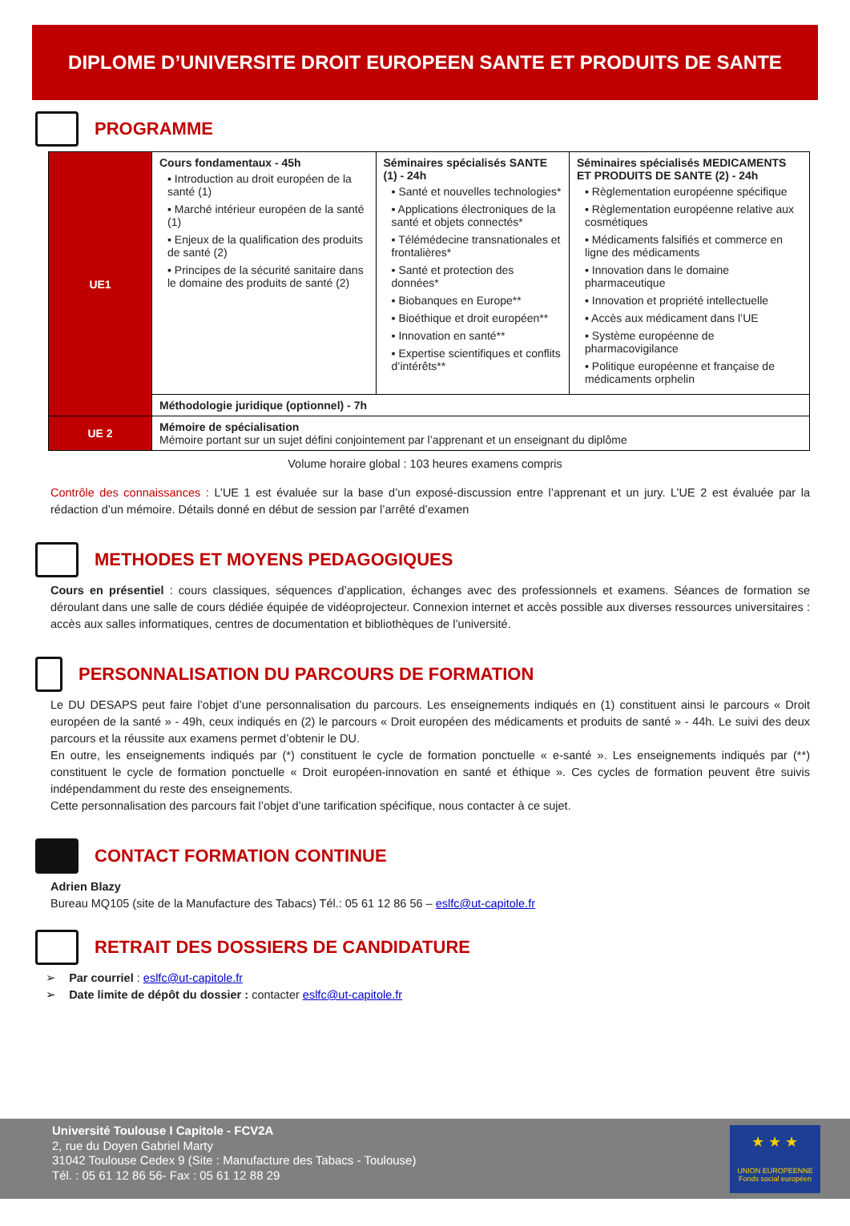DIPLOME D’UNIVERSITE DROIT EUROPEEN SANTE ET PRODUITS DE SANTE
PROGRAMME
| UE1 | Cours fondamentaux - 45h ▪ Introduction au droit européen de la santé (1) ▪ Marché intérieur européen de la santé (1) ▪ Enjeux de la qualification des produits de santé (2) ▪ Principes de la sécurité sanitaire dans le domaine des produits de santé (2) | Séminaires spécialisés SANTE (1) - 24h ▪ Santé et nouvelles technologies* ▪ Applications électroniques de la santé et objets connectés* ▪ Télémédecine transnationales et frontalières* ▪ Santé et protection des données* ▪ Biobanques en Europe** ▪ Bioéthique et droit européen** ▪ Innovation en santé** ▪ Expertise scientifiques et conflits d’intérêts** | Séminaires spécialisés MEDICAMENTS ET PRODUITS DE SANTE (2) - 24h ▪ Règlementation européenne spécifique ▪ Règlementation européenne relative aux cosmétiques ▪ Médicaments falsifiés et commerce en ligne des médicaments ▪ Innovation dans le domaine pharmaceutique ▪ Innovation et propriété intellectuelle ▪ Accès aux médicament dans l’UE ▪ Système européenne de pharmacovigilance ▪ Politique européenne et française de médicaments orphelin |
| | Méthodologie juridique (optionnel) - 7h | | |
| UE 2 | Mémoire de spécialisation Mémoire portant sur un sujet défini conjointement par l’apprenant et un enseignant du diplôme | | |
Volume horaire global : 103 heures examens compris
Contrôle des connaissances : L’UE 1 est évaluée sur la base d’un exposé-discussion entre l’apprenant et un jury. L’UE 2 est évaluée par la rédaction d’un mémoire. Détails donné en début de session par l’arrêté d’examen
METHODES ET MOYENS PEDAGOGIQUES
Cours en présentiel : cours classiques, séquences d’application, échanges avec des professionnels et examens. Séances de formation se déroulant dans une salle de cours dédiée équipée de vidéoprojecteur. Connexion internet et accès possible aux diverses ressources universitaires : accès aux salles informatiques, centres de documentation et bibliothèques de l’université.
PERSONNALISATION DU PARCOURS DE FORMATION
Le DU DESAPS peut faire l’objet d’une personnalisation du parcours. Les enseignements indiqués en (1) constituent ainsi le parcours « Droit européen de la santé » - 49h, ceux indiqués en (2) le parcours « Droit européen des médicaments et produits de santé » - 44h. Le suivi des deux parcours et la réussite aux examens permet d’obtenir le DU.
En outre, les enseignements indiqués par (*) constituent le cycle de formation ponctuelle « e-santé ». Les enseignements indiqués par (**) constituent le cycle de formation ponctuelle « Droit européen-innovation en santé et éthique ». Ces cycles de formation peuvent être suivis indépendamment du reste des enseignements.
Cette personnalisation des parcours fait l’objet d’une tarification spécifique, nous contacter à ce sujet.
CONTACT FORMATION CONTINUE
Adrien Blazy
Bureau MQ105 (site de la Manufacture des Tabacs) Tél.: 05 61 12 86 56 – eslfc@ut-capitole.fr
RETRAIT DES DOSSIERS DE CANDIDATURE
➢ Par courriel : eslfc@ut-capitole.fr
➢ Date limite de dépôt du dossier : contacter eslfc@ut-capitole.fr
Université Toulouse I Capitole - FCV2A
2, rue du Doyen Gabriel Marty
31042 Toulouse Cedex 9 (Site : Manufacture des Tabacs - Toulouse)
Tél. : 05 61 12 86 56- Fax : 05 61 12 88 29
★ ★ ★
UNION EUROPEENNE
Fonds social européen